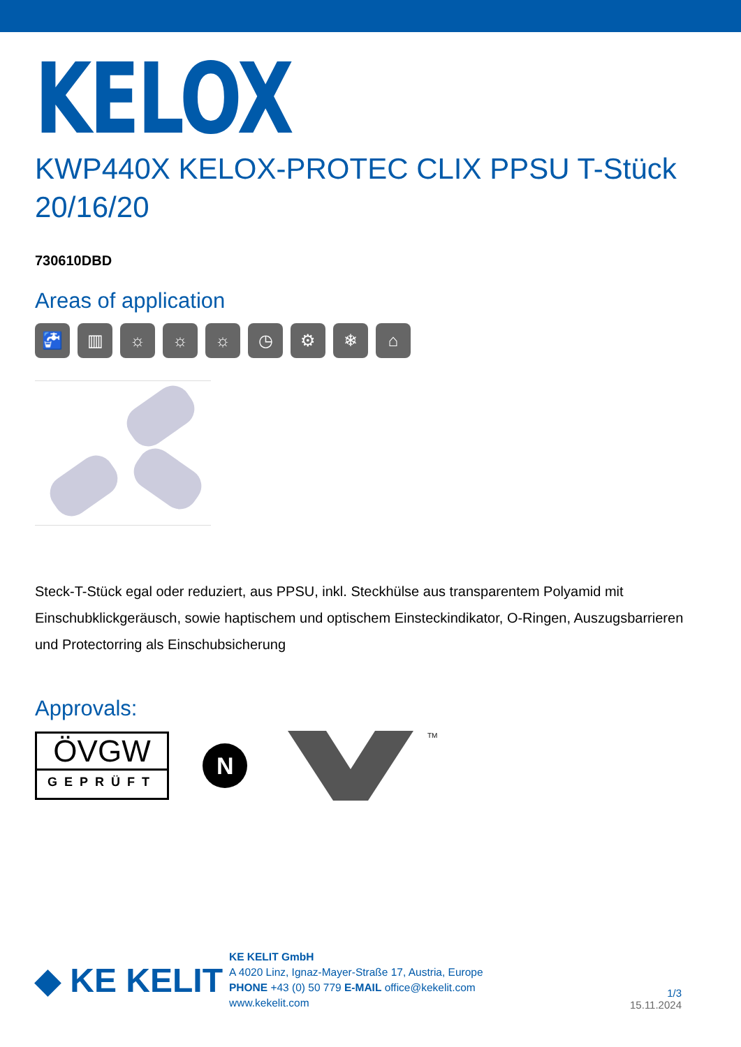KELOX
KWP440X KELOX-PROTEC CLIX PPSU T-Stück 20/16/20
730610DBD
Areas of application
🚰 ▥ ☼ ☼ ☼ ◷ ⚙ ❄ ⌂
Steck-T-Stück egal oder reduziert, aus PPSU, inkl. Steckhülse aus transparentem Polyamid mit Einschubklickgeräusch, sowie haptischem und optischem Einsteckindikator, O-Ringen, Auszugsbarrieren und Protectorring als Einschubsicherung
Approvals:
ÖVGW
GEPRÜFT
N
TM
◆ KE KELIT
KE KELIT GmbH
A 4020 Linz, Ignaz-Mayer-Straße 17, Austria, Europe
PHONE +43 (0) 50 779 E-MAIL office@kekelit.com
www.kekelit.com
1/3
15.11.2024